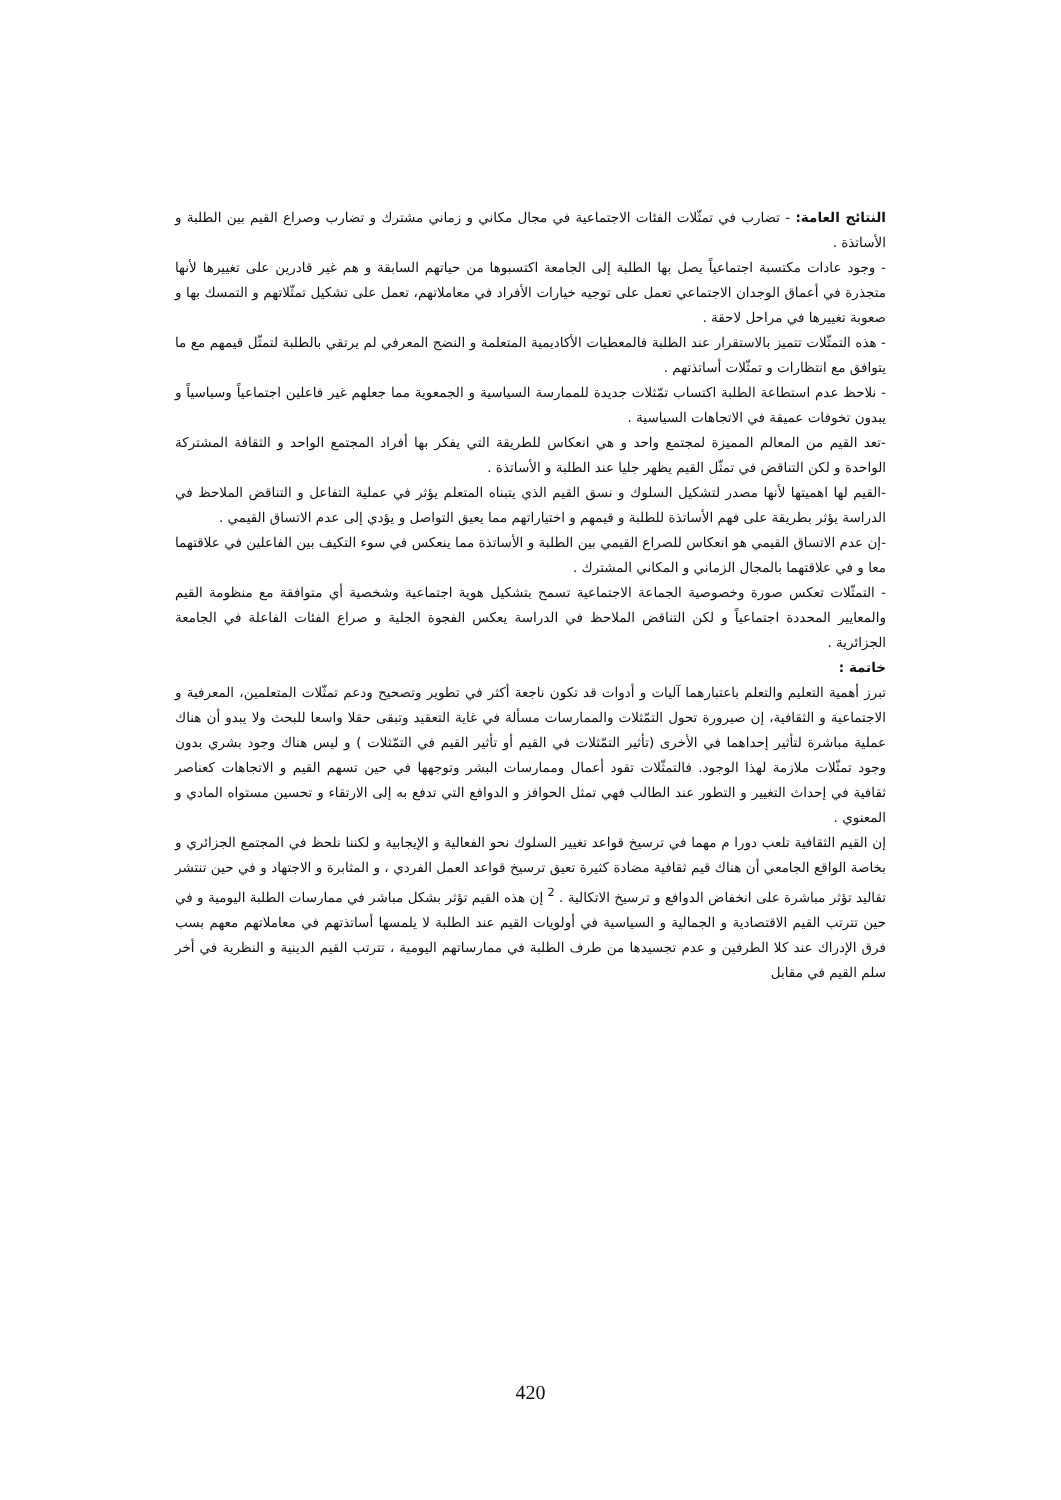النتائج العامة: - تضارب في تمثّلات الفئات الاجتماعية في مجال مكاني و زماني مشترك و تضارب وصراع القيم بين الطلبة و الأساتذة .
- وجود عادات مكتسبة اجتماعياً يصل بها الطلبة إلى الجامعة اكتسبوها من حياتهم السابقة و هم غير قادرين على تغييرها لأنها متجذرة في أعماق الوجدان الاجتماعي تعمل على توجيه خيارات الأفراد في معاملاتهم، تعمل على تشكيل تمثّلاتهم و التمسك بها و صعوبة تغييرها في مراحل لاحقة .
- هذه التمثّلات تتميز بالاستقرار عند الطلبة فالمعطيات الأكاديمية المتعلمة و النضج المعرفي لم يرتقي بالطلبة لتمثّل قيمهم مع ما يتوافق مع انتظارات و تمثّلات أساتذتهم .
- نلاحظ عدم استطاعة الطلبة اكتساب تمّثلات جديدة للممارسة السياسية و الجمعوية مما جعلهم غير فاعلين اجتماعياً وسياسياً و يبدون تخوفات عميقة في الاتجاهات السياسية .
-تعد القيم من المعالم المميزة لمجتمع واحد و هي انعكاس للطريقة التي يفكر بها أفراد المجتمع الواحد و الثقافة المشتركة الواحدة و لكن التناقض في تمثّل القيم يظهر جليا عند الطلبة و الأساتذة .
-القيم لها اهميتها لأنها مصدر لتشكيل السلوك و نسق القيم الذي يتبناه المتعلم يؤثر في عملية التفاعل و التناقض الملاحظ في الدراسة يؤثر بطريقة على فهم الأساتذة للطلبة و قيمهم و اختياراتهم مما يعيق التواصل و يؤدي إلى عدم الاتساق القيمي .
-إن عدم الاتساق القيمي هو انعكاس للصراع القيمي بين الطلبة و الأساتذة مما ينعكس في سوء التكيف بين الفاعلين في علاقتهما معا و في علاقتهما بالمجال الزماني و المكاني المشترك .
- التمثّلات تعكس صورة وخصوصية الجماعة الاجتماعية تسمح بتشكيل هوية اجتماعية وشخصية أي متوافقة مع منظومة القيم والمعايير المحددة اجتماعياً و لكن التناقض الملاحظ في الدراسة يعكس الفجوة الجلية و صراع الفئات الفاعلة في الجامعة الجزائرية .
خاتمة :
تبرز أهمية التعليم والتعلم باعتبارهما آليات و أدوات قد تكون ناجعة أكثر في تطوير وتصحيح ودعم تمثّلات المتعلمين، المعرفية و الاجتماعية و الثقافية، إن صيرورة تحول التمّثلات والممارسات مسألة في غاية التعقيد وتبقى حقلا واسعا للبحث ولا يبدو أن هناك عملية مباشرة لتأثير إحداهما في الأخرى (تأثير التمّثلات في القيم أو تأثير القيم في التمّثلات ) و ليس هناك وجود بشري بدون وجود تمثّلات ملازمة لهذا الوجود. فالتمثّلات تقود أعمال وممارسات البشر وتوجهها في حين تسهم القيم و الاتجاهات كعناصر ثقافية في إحداث التغيير و التطور عند الطالب فهي تمثل الحوافز و الدوافع التي تدفع به إلى الارتقاء و تحسين مستواه المادي و المعنوي .
إن القيم الثقافية تلعب دورا م مهما في ترسيخ قواعد تغيير السلوك نحو الفعالية و الإيجابية و لكننا نلحظ في المجتمع الجزائري و بخاصة الواقع الجامعي أن هناك قيم ثقافية مضادة كثيرة تعيق ترسيخ قواعد العمل الفردي ، و المثابرة و الاجتهاد و في حين تنتشر تقاليد تؤثر مباشرة على انخفاض الدوافع و ترسيخ الاتكالية . <sup>2</sup> إن هذه القيم تؤثر بشكل مباشر في ممارسات الطلبة اليومية و في حين تترتب القيم الاقتصادية و الجمالية و السياسية في أولويات القيم عند الطلبة لا يلمسها أساتذتهم في معاملاتهم معهم بسب فرق الإدراك عند كلا الطرفين و عدم تجسيدها من طرف الطلبة في ممارساتهم اليومية ، تترتب القيم الدينية و النظرية في أخر سلم القيم في مقابل
420